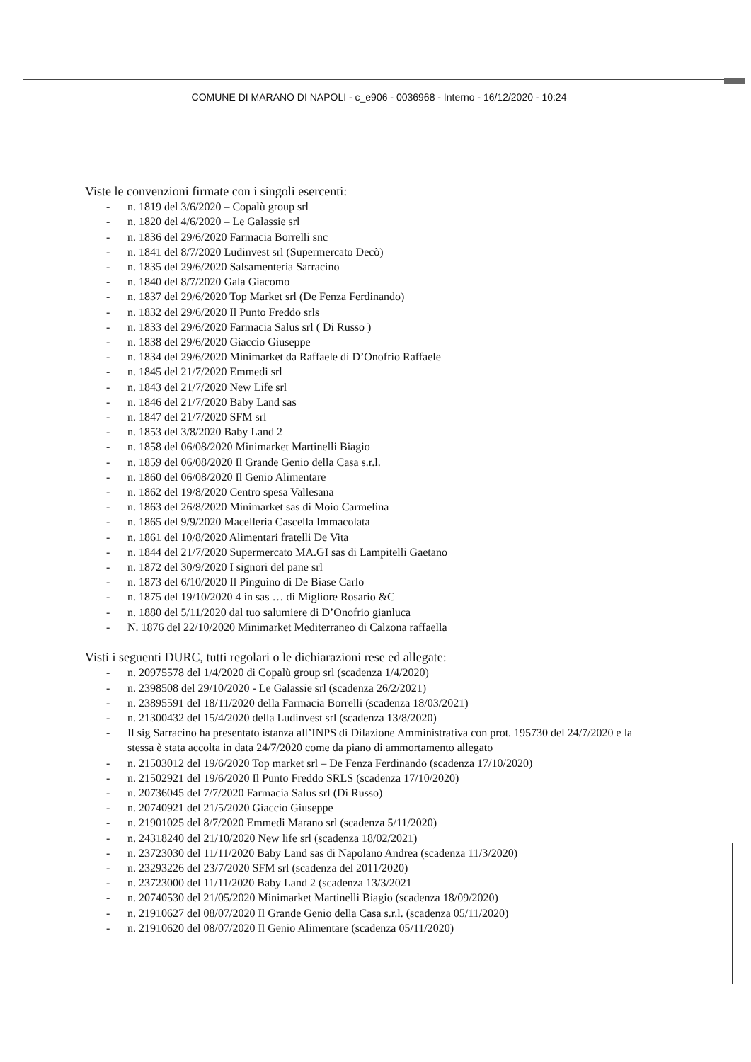COMUNE DI MARANO DI NAPOLI - c_e906 - 0036968 - Interno - 16/12/2020 - 10:24
Viste le convenzioni firmate con i singoli esercenti:
- n. 1819 del 3/6/2020 – Copalù group srl
- n. 1820 del 4/6/2020 – Le Galassie srl
- n. 1836 del 29/6/2020 Farmacia Borrelli snc
- n. 1841 del 8/7/2020 Ludinvest srl (Supermercato Decò)
- n. 1835 del 29/6/2020 Salsamenteria Sarracino
- n. 1840 del 8/7/2020 Gala Giacomo
- n. 1837 del 29/6/2020 Top Market srl (De Fenza Ferdinando)
- n. 1832 del 29/6/2020 Il Punto Freddo srls
- n. 1833 del 29/6/2020 Farmacia Salus srl ( Di Russo )
- n. 1838 del 29/6/2020 Giaccio Giuseppe
- n. 1834 del 29/6/2020 Minimarket da Raffaele di D’Onofrio Raffaele
- n. 1845 del 21/7/2020 Emmedi srl
- n. 1843 del 21/7/2020 New Life srl
- n. 1846 del 21/7/2020 Baby Land sas
- n. 1847 del 21/7/2020 SFM srl
- n. 1853 del 3/8/2020 Baby Land 2
- n. 1858 del 06/08/2020 Minimarket Martinelli Biagio
- n. 1859 del 06/08/2020 Il Grande Genio della Casa s.r.l.
- n. 1860 del 06/08/2020 Il Genio Alimentare
- n. 1862 del 19/8/2020 Centro spesa Vallesana
- n. 1863 del 26/8/2020 Minimarket sas di Moio Carmelina
- n. 1865 del 9/9/2020 Macelleria Cascella Immacolata
- n. 1861 del 10/8/2020 Alimentari fratelli De Vita
- n. 1844 del 21/7/2020 Supermercato MA.GI sas di Lampitelli Gaetano
- n. 1872 del 30/9/2020 I signori del pane srl
- n. 1873 del 6/10/2020 Il Pinguino di De Biase Carlo
- n. 1875 del 19/10/2020 4 in sas … di Migliore Rosario &C
- n. 1880 del 5/11/2020 dal tuo salumiere di D’Onofrio gianluca
- N. 1876 del 22/10/2020 Minimarket Mediterraneo di Calzona raffaella
Visti i seguenti DURC, tutti regolari o le dichiarazioni rese ed allegate:
- n. 20975578 del 1/4/2020 di Copalù group srl (scadenza 1/4/2020)
- n. 2398508 del 29/10/2020 - Le Galassie srl (scadenza 26/2/2021)
- n. 23895591 del 18/11/2020 della Farmacia Borrelli (scadenza 18/03/2021)
- n. 21300432 del 15/4/2020 della Ludinvest srl (scadenza 13/8/2020)
- Il sig Sarracino ha presentato istanza all’INPS di Dilazione Amministrativa con prot. 195730 del 24/7/2020 e la stessa è stata accolta in data 24/7/2020 come da piano di ammortamento allegato
- n. 21503012 del 19/6/2020 Top market srl – De Fenza Ferdinando (scadenza 17/10/2020)
- n. 21502921 del 19/6/2020 Il Punto Freddo SRLS (scadenza 17/10/2020)
- n. 20736045 del 7/7/2020 Farmacia Salus srl (Di Russo)
- n. 20740921 del 21/5/2020 Giaccio Giuseppe
- n. 21901025 del 8/7/2020 Emmedi Marano srl (scadenza 5/11/2020)
- n. 24318240 del 21/10/2020 New life srl (scadenza 18/02/2021)
- n. 23723030 del 11/11/2020 Baby Land sas di Napolano Andrea (scadenza 11/3/2020)
- n. 23293226 del 23/7/2020 SFM srl (scadenza del 2011/2020)
- n. 23723000 del 11/11/2020 Baby Land 2 (scadenza 13/3/2021
- n. 20740530 del 21/05/2020 Minimarket Martinelli Biagio (scadenza 18/09/2020)
- n. 21910627 del 08/07/2020 Il Grande Genio della Casa s.r.l. (scadenza 05/11/2020)
- n. 21910620 del 08/07/2020 Il Genio Alimentare (scadenza 05/11/2020)